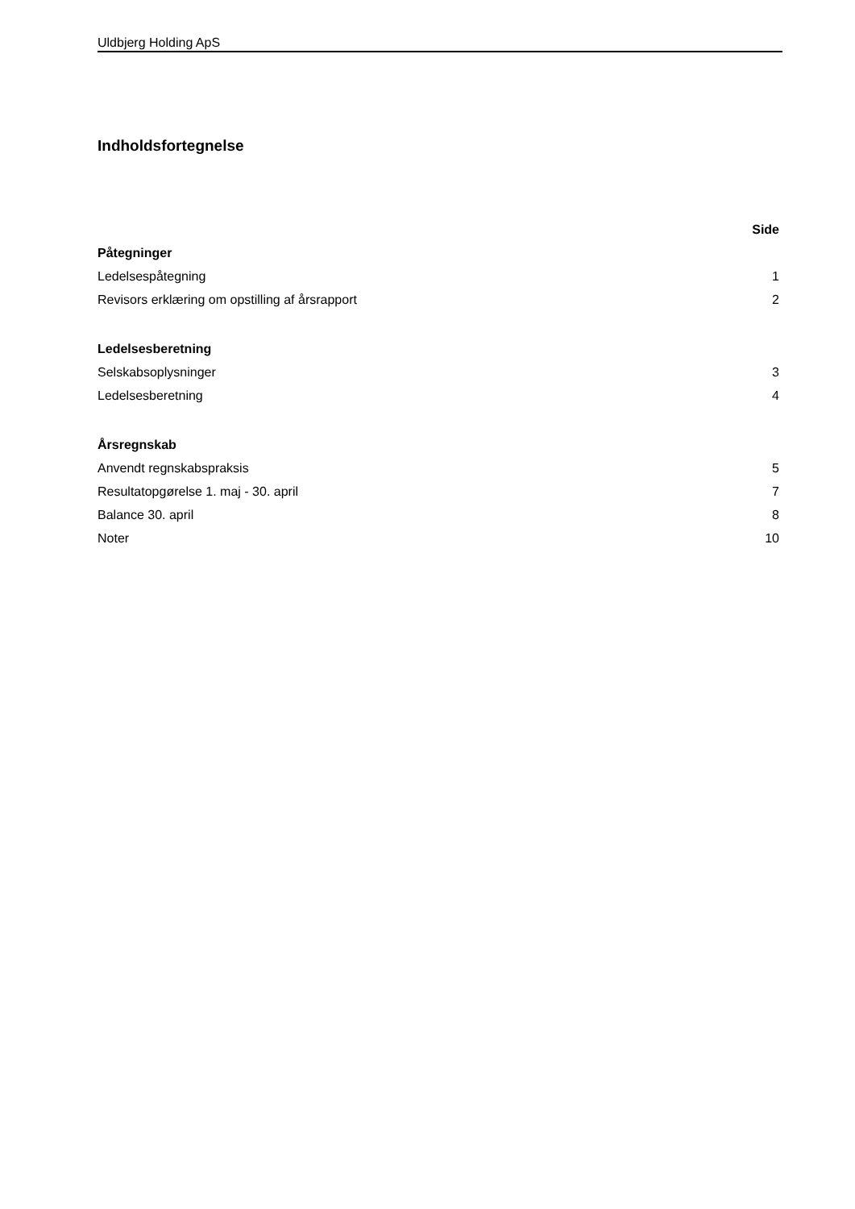Uldbjerg Holding ApS
Indholdsfortegnelse
| | Side |
| Påtegninger | |
| Ledelsespåtegning | 1 |
| Revisors erklæring om opstilling af årsrapport | 2 |
| Ledelsesberetning | |
| Selskabsoplysninger | 3 |
| Ledelsesberetning | 4 |
| Årsregnskab | |
| Anvendt regnskabspraksis | 5 |
| Resultatopgørelse 1. maj - 30. april | 7 |
| Balance 30. april | 8 |
| Noter | 10 |